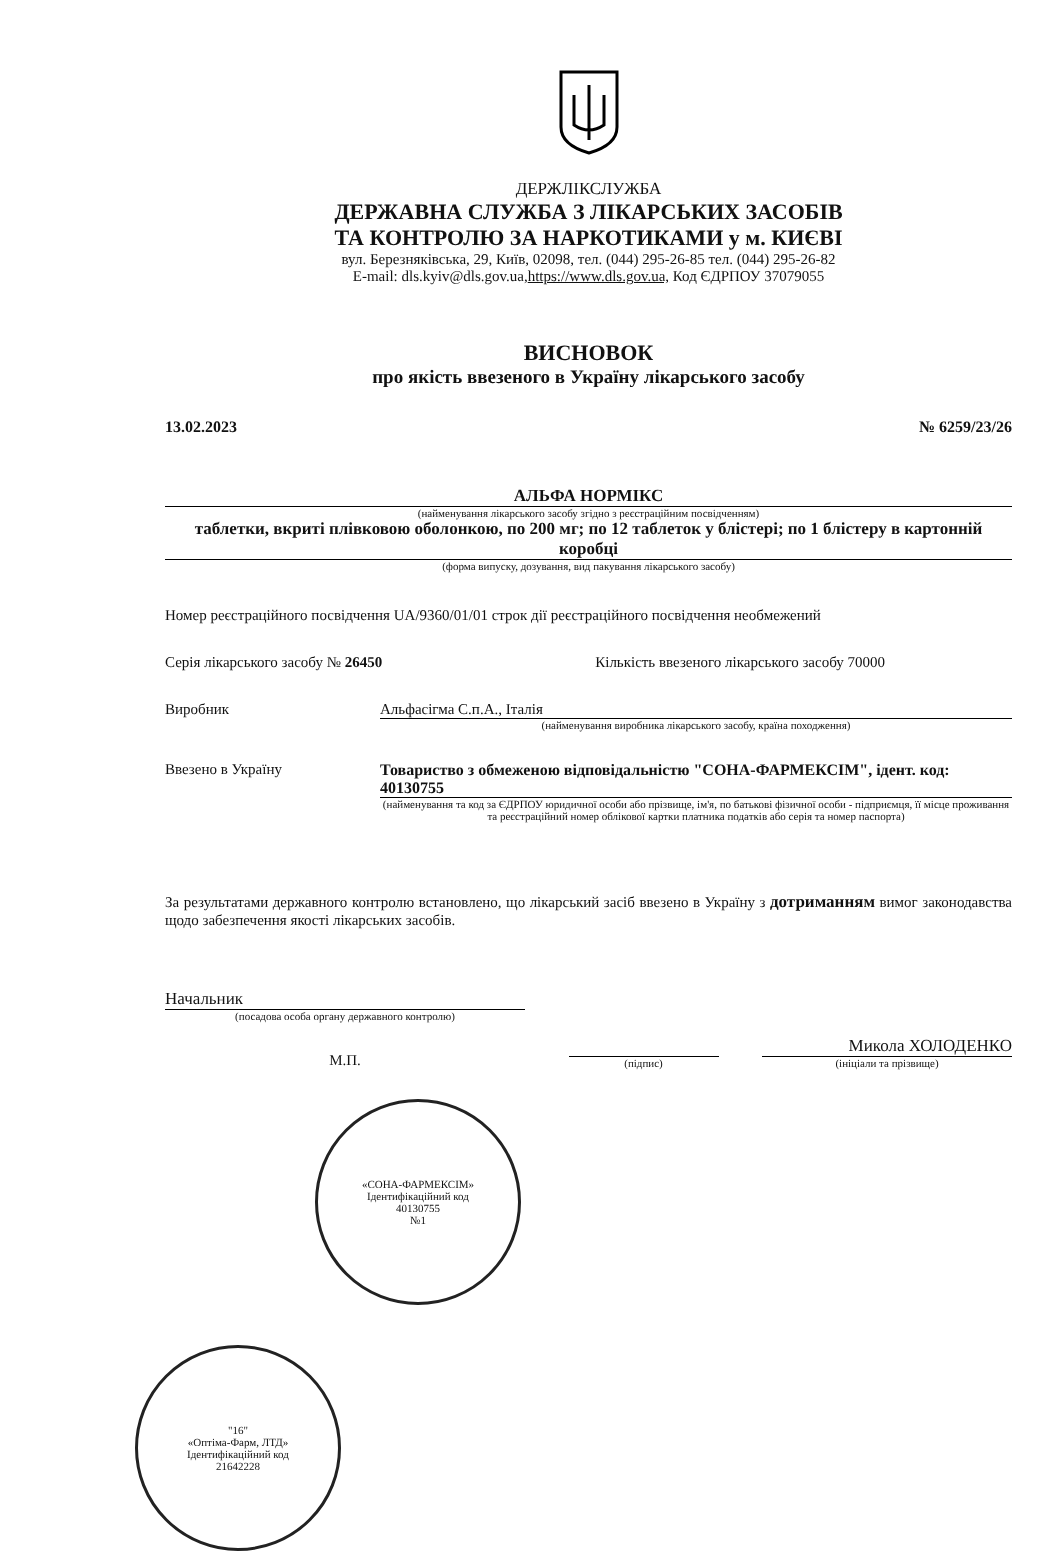ДЕРЖЛІКСЛУЖБА
ДЕРЖАВНА СЛУЖБА З ЛІКАРСЬКИХ ЗАСОБІВ
ТА КОНТРОЛЮ ЗА НАРКОТИКАМИ у м. КИЄВІ
вул. Березняківська, 29, Київ, 02098, тел. (044) 295-26-85 тел. (044) 295-26-82
E-mail: dls.kyiv@dls.gov.ua,https://www.dls.gov.ua, Код ЄДРПОУ 37079055
ВИСНОВОК
про якість ввезеного в Україну лікарського засобу
13.02.2023 № 6259/23/26
АЛЬФА НОРМІКС
(найменування лікарського засобу згідно з реєстраційним посвідченням)
таблетки, вкриті плівковою оболонкою, по 200 мг; по 12 таблеток у блістері; по 1 блістеру в картонній коробці
(форма випуску, дозування, вид пакування лікарського засобу)
Номер реєстраційного посвідчення UA/9360/01/01 строк дії реєстраційного посвідчення необмежений
Серія лікарського засобу № 26450 Кількість ввезеного лікарського засобу 70000
Виробник Альфасігма С.п.А., Італія
(найменування виробника лікарського засобу, країна походження)
Ввезено в Україну Товариство з обмеженою відповідальністю "СОНА-ФАРМЕКСІМ", ідент. код: 40130755
(найменування та код за ЄДРПОУ юридичної особи або прізвище, ім'я, по батькові фізичної особи - підприємця, її місце проживання та реєстраційний номер облікової картки платника податків або серія та номер паспорта)
За результатами державного контролю встановлено, що лікарський засіб ввезено в Україну з дотриманням вимог законодавства щодо забезпечення якості лікарських засобів.
Начальник
(посадова особа органу державного контролю)
М.П.
(підпис)
Микола ХОЛОДЕНКО
(ініціали та прізвище)
«СОНА-ФАРМЕКСІМ»
Ідентифікаційний код
40130755
№1
"16"
«Оптіма-Фарм, ЛТД»
Ідентифікаційний код
21642228